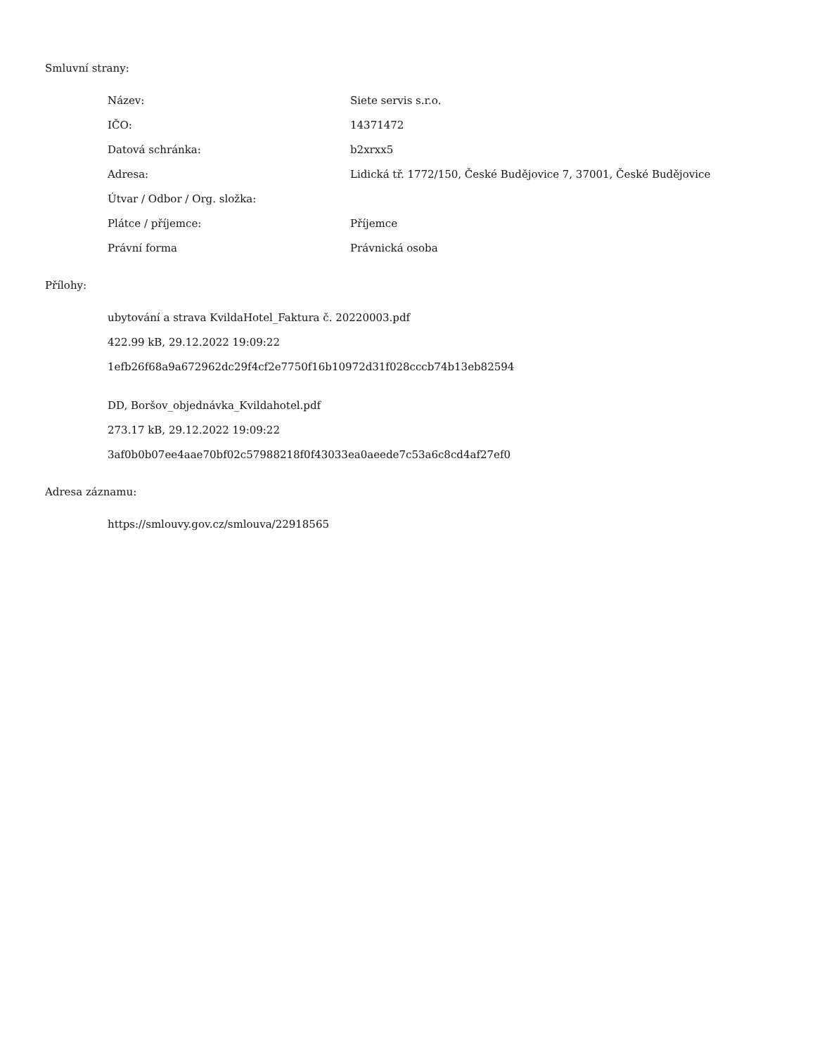Smluvní strany:
| Název: | Siete servis s.r.o. |
| IČO: | 14371472 |
| Datová schránka: | b2xrxx5 |
| Adresa: | Lidická tř. 1772/150, České Budějovice 7, 37001, České Budějovice |
| Útvar / Odbor / Org. složka: | |
| Plátce / příjemce: | Příjemce |
| Právní forma | Právnická osoba |
Přílohy:
ubytování a strava KvildaHotel_Faktura č. 20220003.pdf
422.99 kB, 29.12.2022 19:09:22
1efb26f68a9a672962dc29f4cf2e7750f16b10972d31f028cccb74b13eb82594
DD, Boršov_objednávka_Kvildahotel.pdf
273.17 kB, 29.12.2022 19:09:22
3af0b0b07ee4aae70bf02c57988218f0f43033ea0aeede7c53a6c8cd4af27ef0
Adresa záznamu:
https://smlouvy.gov.cz/smlouva/22918565